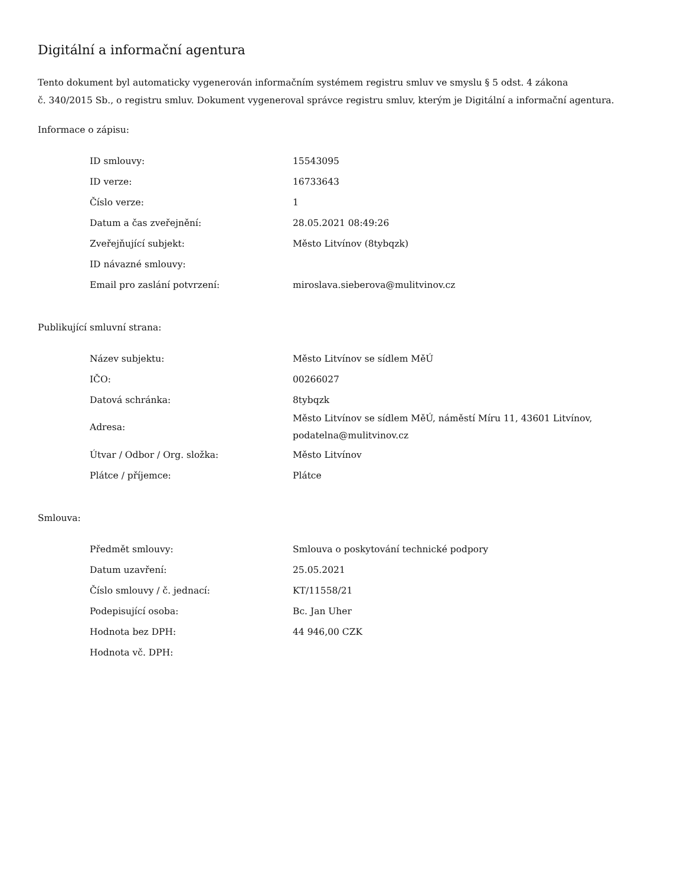Digitální a informační agentura
Tento dokument byl automaticky vygenerován informačním systémem registru smluv ve smyslu § 5 odst. 4 zákona
č. 340/2015 Sb., o registru smluv. Dokument vygeneroval správce registru smluv, kterým je Digitální a informační agentura.
Informace o zápisu:
| ID smlouvy: | 15543095 |
| ID verze: | 16733643 |
| Číslo verze: | 1 |
| Datum a čas zveřejnění: | 28.05.2021 08:49:26 |
| Zveřejňující subjekt: | Město Litvínov (8tybqzk) |
| ID návazné smlouvy: | |
| Email pro zaslání potvrzení: | miroslava.sieberova@mulitvinov.cz |
Publikující smluvní strana:
| Název subjektu: | Město Litvínov se sídlem MěÚ |
| IČO: | 00266027 |
| Datová schránka: | 8tybqzk |
| Adresa: | Město Litvínov se sídlem MěÚ, náměstí Míru 11, 43601 Litvínov, podatelna@mulitvinov.cz |
| Útvar / Odbor / Org. složka: | Město Litvínov |
| Plátce / příjemce: | Plátce |
Smlouva:
| Předmět smlouvy: | Smlouva o poskytování technické podpory |
| Datum uzavření: | 25.05.2021 |
| Číslo smlouvy / č. jednací: | KT/11558/21 |
| Podepisující osoba: | Bc. Jan Uher |
| Hodnota bez DPH: | 44 946,00 CZK |
| Hodnota vč. DPH: | |